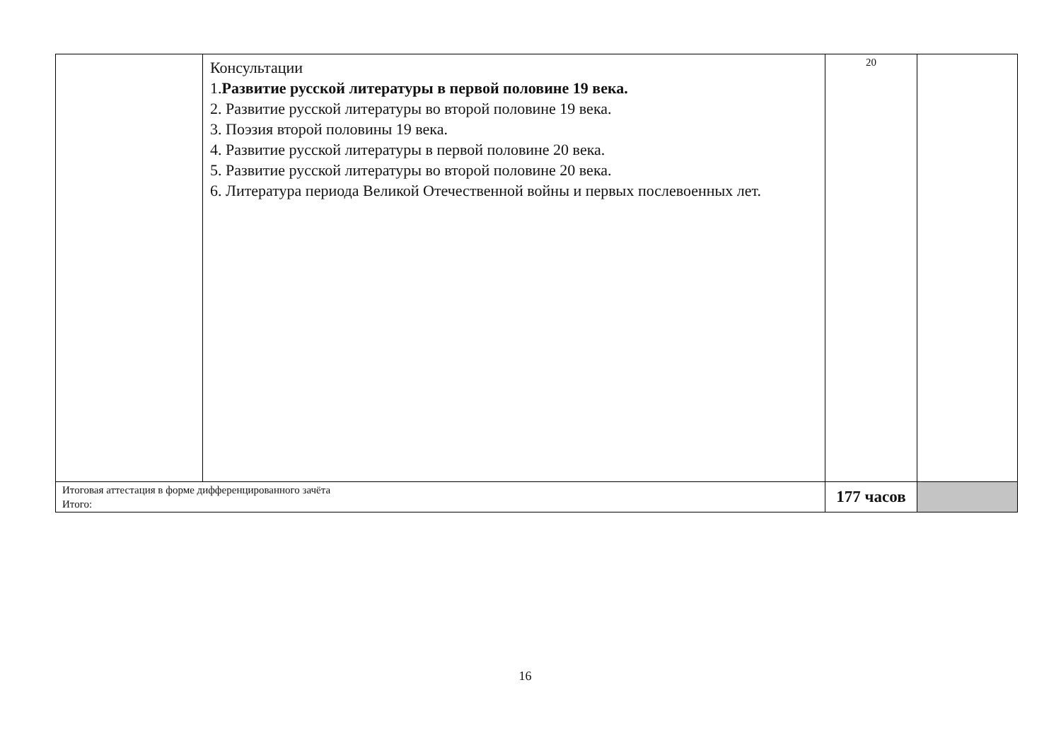| | Консультации 1. Развитие русской литературы в первой половине 19 века. 2. Развитие русской литературы во второй половине 19 века. 3. Поэзия второй половины 19 века. 4. Развитие русской литературы в первой половине 20 века. 5. Развитие русской литературы во второй половине 20 века. 6. Литература периода Великой Отечественной войны и первых послевоенных лет. | 20 | |
| Итоговая аттестация в форме дифференцированного зачёта Итого: | | 177 часов | |
16